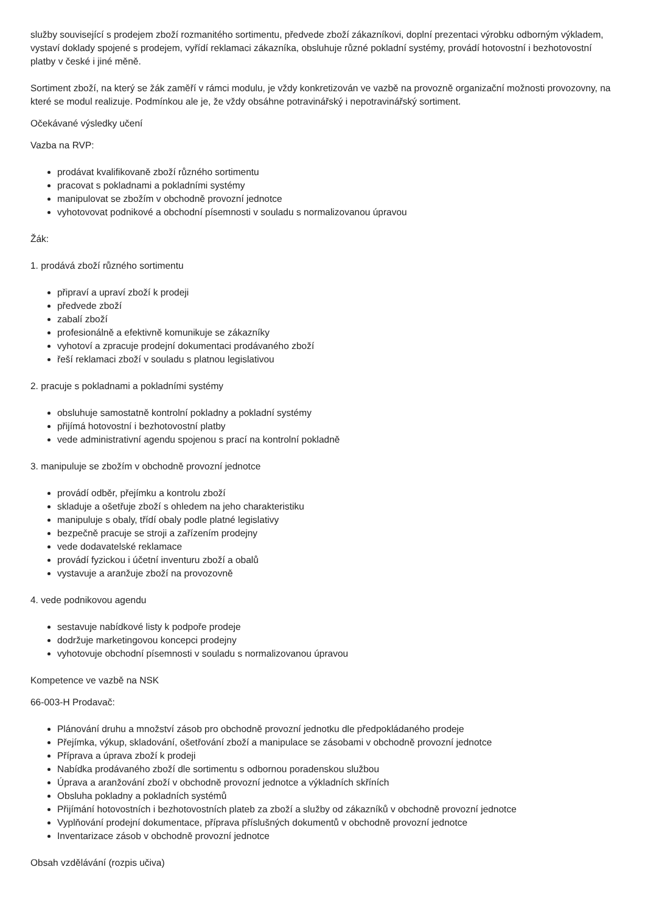služby související s prodejem zboží rozmanitého sortimentu, předvede zboží zákazníkovi, doplní prezentaci výrobku odborným výkladem, vystaví doklady spojené s prodejem, vyřídí reklamaci zákazníka, obsluhuje různé pokladní systémy, provádí hotovostní i bezhotovostní platby v české i jiné měně.
Sortiment zboží, na který se žák zaměří v rámci modulu, je vždy konkretizován ve vazbě na provozně organizační možnosti provozovny, na které se modul realizuje. Podmínkou ale je, že vždy obsáhne potravinářský i nepotravinářský sortiment.
Očekávané výsledky učení
Vazba na RVP:
prodávat kvalifikovaně zboží různého sortimentu
pracovat s pokladnami a pokladními systémy
manipulovat se zbožím v obchodně provozní jednotce
vyhotovovat podnikové a obchodní písemnosti v souladu s normalizovanou úpravou
Žák:
1. prodává zboží různého sortimentu
připraví a upraví zboží k prodeji
předvede zboží
zabalí zboží
profesionálně a efektivně komunikuje se zákazníky
vyhotoví a zpracuje prodejní dokumentaci prodávaného zboží
řeší reklamaci zboží v souladu s platnou legislativou
2. pracuje s pokladnami a pokladními systémy
obsluhuje samostatně kontrolní pokladny a pokladní systémy
přijímá hotovostní i bezhotovostní platby
vede administrativní agendu spojenou s prací na kontrolní pokladně
3. manipuluje se zbožím v obchodně provozní jednotce
provádí odběr, přejímku a kontrolu zboží
skladuje a ošetřuje zboží s ohledem na jeho charakteristiku
manipuluje s obaly, třídí obaly podle platné legislativy
bezpečně pracuje se stroji a zařízením prodejny
vede dodavatelské reklamace
provádí fyzickou i účetní inventuru zboží a obalů
vystavuje a aranžuje zboží na provozovně
4. vede podnikovou agendu
sestavuje nabídkové listy k podpoře prodeje
dodržuje marketingovou koncepci prodejny
vyhotovuje obchodní písemnosti v souladu s normalizovanou úpravou
Kompetence ve vazbě na NSK
66-003-H Prodavač:
Plánování druhu a množství zásob pro obchodně provozní jednotku dle předpokládaného prodeje
Přejímka, výkup, skladování, ošetřování zboží a manipulace se zásobami v obchodně provozní jednotce
Příprava a úprava zboží k prodeji
Nabídka prodávaného zboží dle sortimentu s odbornou poradenskou službou
Úprava a aranžování zboží v obchodně provozní jednotce a výkladních skříních
Obsluha pokladny a pokladních systémů
Přijímání hotovostních i bezhotovostních plateb za zboží a služby od zákazníků v obchodně provozní jednotce
Vyplňování prodejní dokumentace, příprava příslušných dokumentů v obchodně provozní jednotce
Inventarizace zásob v obchodně provozní jednotce
Obsah vzdělávání (rozpis učiva)